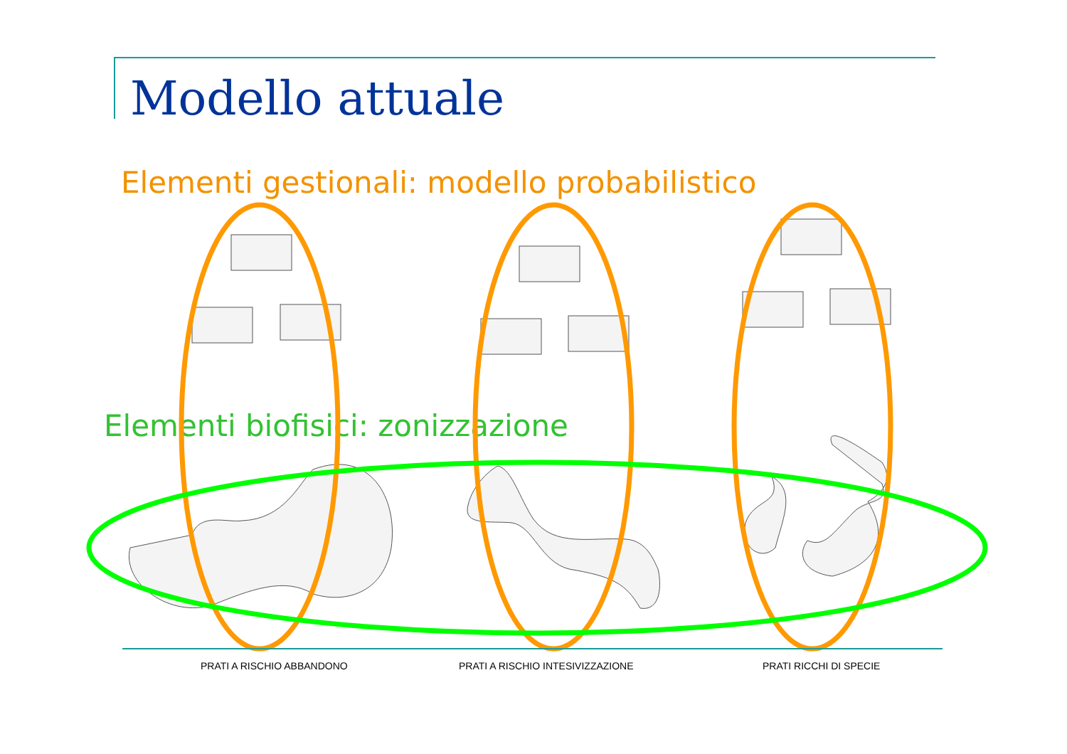Modello attuale
Elementi gestionali: modello probabilistico
Elementi biofisici: zonizzazione
PRATI A RISCHIO ABBANDONO PRATI A RISCHIO INTESIVIZZAZIONE PRATI RICCHI DI SPECIE